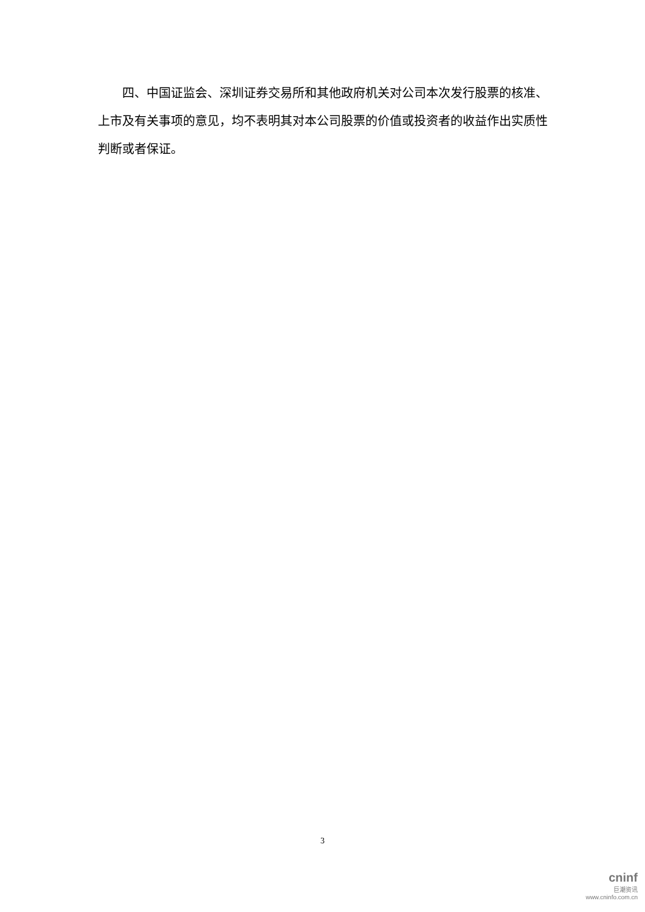四、中国证监会、深圳证券交易所和其他政府机关对公司本次发行股票的核准、上市及有关事项的意见，均不表明其对本公司股票的价值或投资者的收益作出实质性判断或者保证。
3
cninf
巨潮资讯
www.cninfo.com.cn